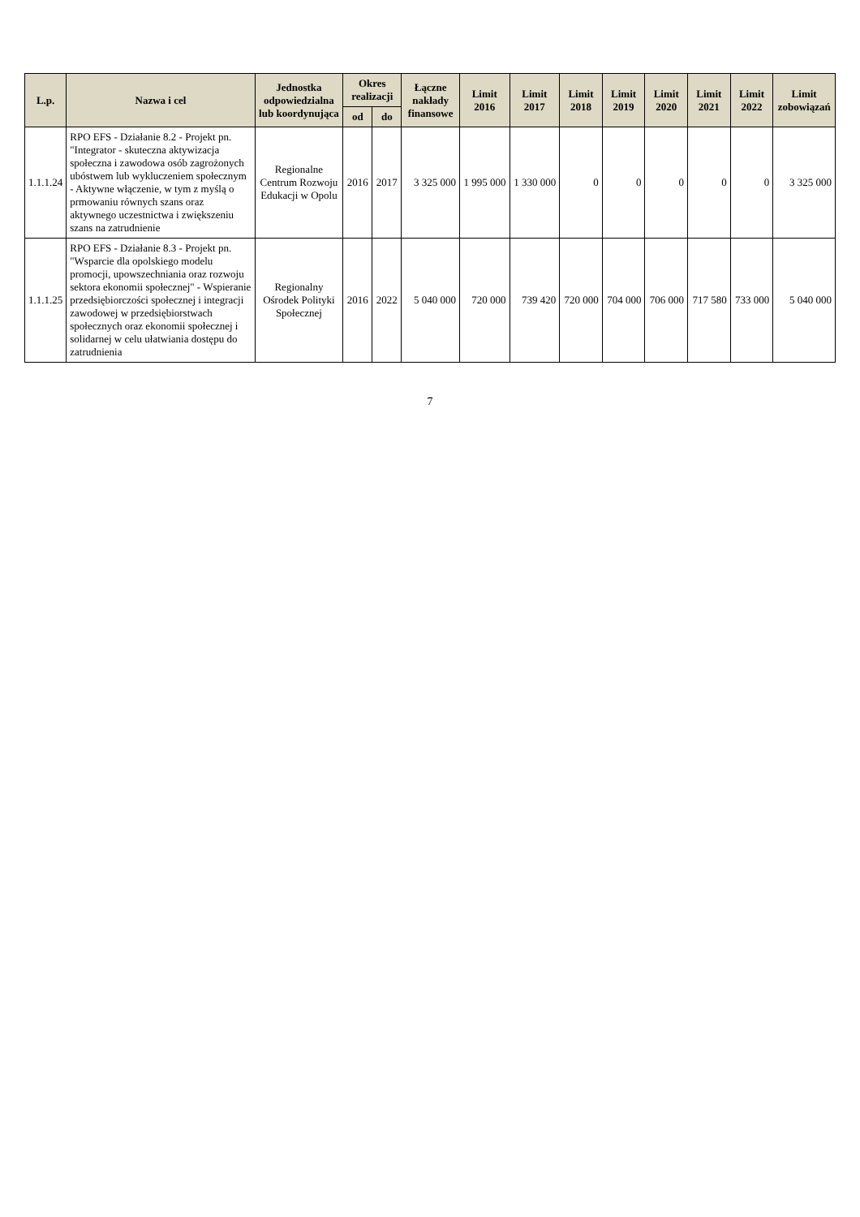| L.p. | Nazwa i cel | Jednostka odpowiedzialna lub koordynująca | Okres realizacji | | Łączne nakłady finansowe | Limit 2016 | Limit 2017 | Limit 2018 | Limit 2019 | Limit 2020 | Limit 2021 | Limit 2022 | Limit zobowiązań |
| --- | --- | --- | --- | --- | --- | --- | --- | --- | --- | --- | --- | --- | --- |
| | | | od | do | | | | | | | | | |
| 1.1.1.24 | RPO EFS - Działanie 8.2 - Projekt pn. "Integrator - skuteczna aktywizacja społeczna i zawodowa osób zagrożonych ubóstwem lub wykluczeniem społecznym - Aktywne włączenie, w tym z myślą o prmowaniu równych szans oraz aktywnego uczestnictwa i zwiększeniu szans na zatrudnienie | Regionalne Centrum Rozwoju Edukacji w Opolu | 2016 | 2017 | 3 325 000 | 1 995 000 | 1 330 000 | 0 | 0 | 0 | 0 | 0 | 3 325 000 |
| 1.1.1.25 | RPO EFS - Działanie 8.3 - Projekt pn. "Wsparcie dla opolskiego modelu promocji, upowszechniania oraz rozwoju sektora ekonomii społecznej" - Wspieranie przedsiębiorczości społecznej i integracji zawodowej w przedsiębiorstwach społecznych oraz ekonomii społecznej i solidarnej w celu ułatwiania dostępu do zatrudnienia | Regionalny Ośrodek Polityki Społecznej | 2016 | 2022 | 5 040 000 | 720 000 | 739 420 | 720 000 | 704 000 | 706 000 | 717 580 | 733 000 | 5 040 000 |
7